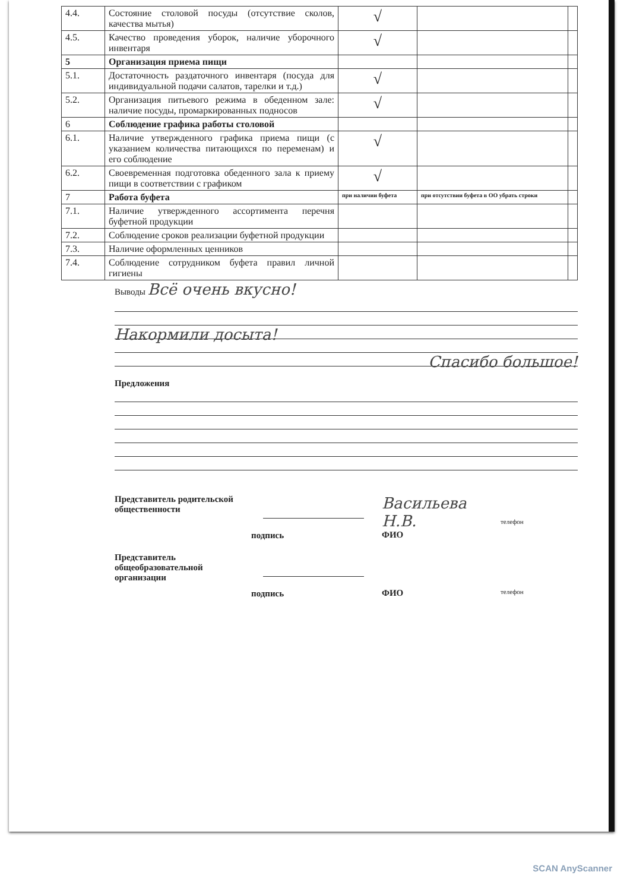| 4.4. | Состояние столовой посуды (отсутствие сколов, качества мытья) | √ | | |
| 4.5. | Качество проведения уборок, наличие уборочного инвентаря | √ | | |
| 5 | Организация приема пищи | | | |
| 5.1. | Достаточность раздаточного инвентаря (посуда для индивидуальной подачи салатов, тарелки и т.д.) | √ | | |
| 5.2. | Организация питьевого режима в обеденном зале: наличие посуды, промаркированных подносов | √ | | |
| 6 | Соблюдение графика работы столовой | | | |
| 6.1. | Наличие утвержденного графика приема пищи (с указанием количества питающихся по переменам) и его соблюдение | √ | | |
| 6.2. | Своевременная подготовка обеденного зала к приему пищи в соответствии с графиком | √ | | |
| 7 | Работа буфета | при наличии буфета | при отсутствии буфета в ОО убрать строки | |
| 7.1. | Наличие утвержденного ассортимента перечня буфетной продукции | | | |
| 7.2. | Соблюдение сроков реализации буфетной продукции | | | |
| 7.3. | Наличие оформленных ценников | | | |
| 7.4. | Соблюдение сотрудником буфета правил личной гигиены | | | |
Выводы Всё очень вкусно!
Накормили досыта!
Спасибо большое!
Предложения
Представитель родительской общественности
подпись
Васильева Н.В.
ФИО
телефон
Представитель общеобразовательной организации
подпись
ФИО
телефон
SCAN AnyScanner